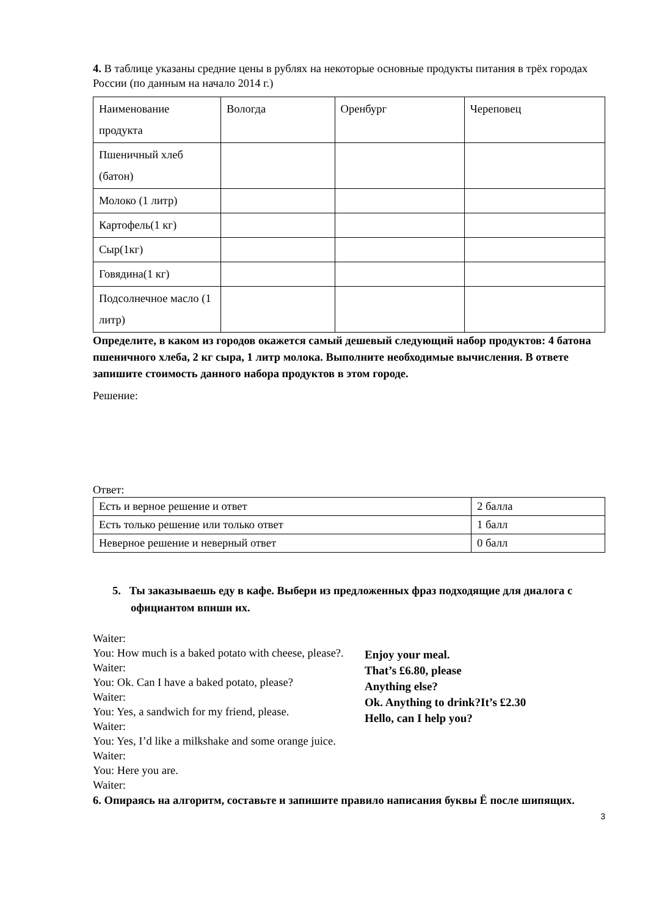4. В таблице указаны средние цены в рублях на некоторые основные продукты питания в трёх городах России (по данным на начало 2014 г.)
| Наименование продукта | Вологда | Оренбург | Череповец |
| Пшеничный хлеб (батон) | | | |
| Молоко (1 литр) | | | |
| Картофель(1 кг) | | | |
| Сыр(1кг) | | | |
| Говядина(1 кг) | | | |
| Подсолнечное масло (1 литр) | | | |
Определите, в каком из городов окажется самый дешевый следующий набор продуктов: 4 батона пшеничного хлеба, 2 кг сыра, 1 литр молока. Выполните необходимые вычисления. В ответе запишите стоимость данного набора продуктов в этом городе.
Решение:
Ответ:
| Есть и верное решение и ответ | 2 балла |
| Есть только решение или только ответ | 1 балл |
| Неверное решение и неверный ответ | 0 балл |
5. Ты заказываешь еду в кафе. Выбери из предложенных фраз подходящие для диалога с официантом впиши их.
Waiter:
You: How much is a baked potato with cheese, please?.
Waiter:
You: Ok. Can I have a baked potato, please?
Waiter:
You: Yes, a sandwich for my friend, please.
Waiter:
You: Yes, I’d like a milkshake and some orange juice.
Waiter:
You: Here you are.
Waiter:
Enjoy your meal.
That’s £6.80, please
Anything else?
Ok. Anything to drink?It’s £2.30
Hello, can I help you?
6. Опираясь на алгоритм, составьте и запишите правило написания буквы Ё после шипящих.
3